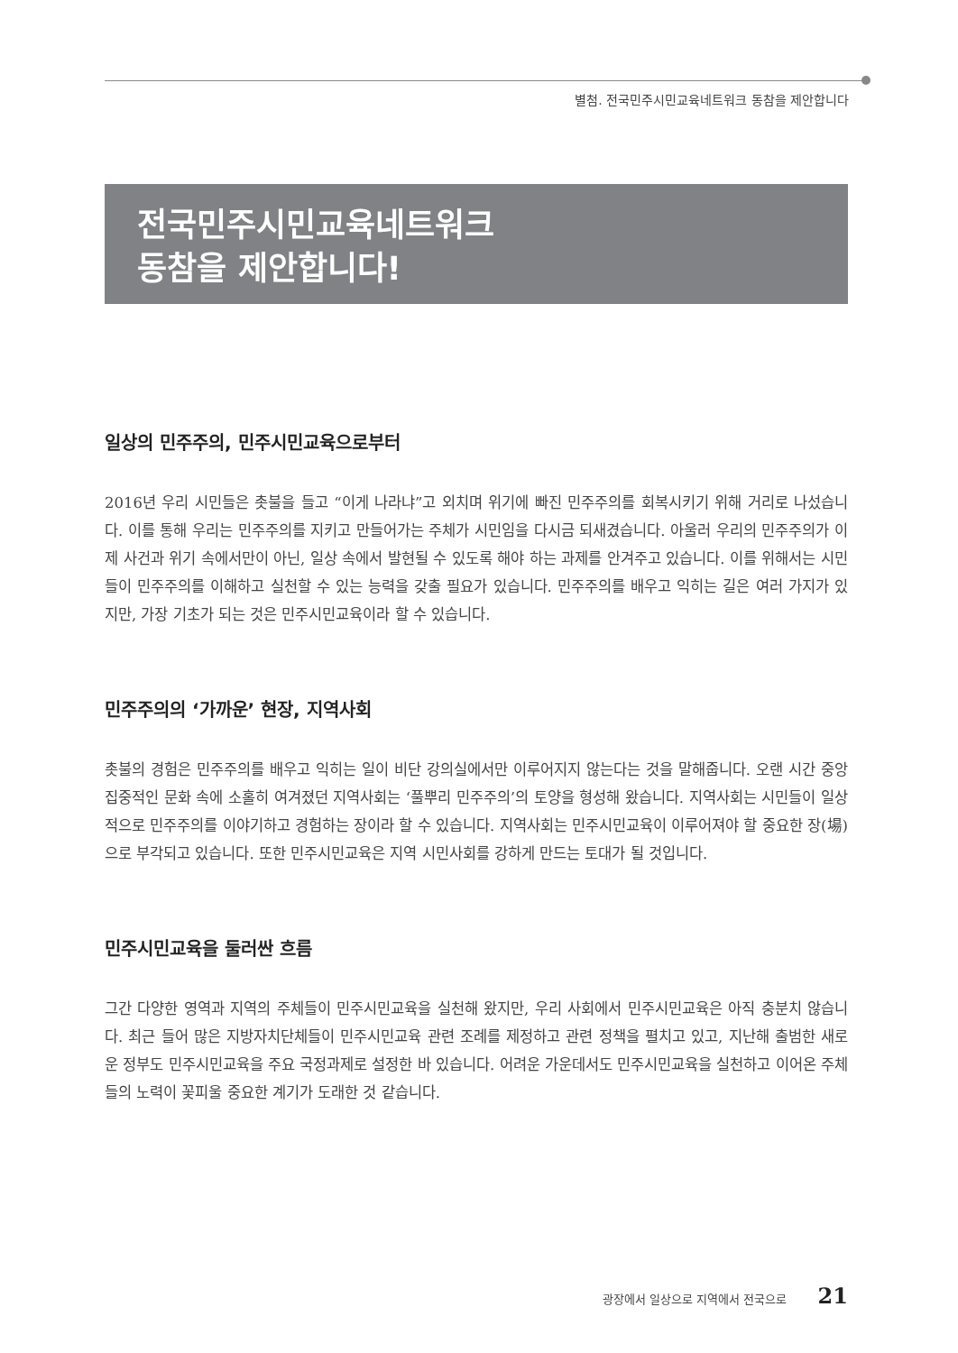별첨. 전국민주시민교육네트워크 동참을 제안합니다
전국민주시민교육네트워크
동참을 제안합니다!
일상의 민주주의, 민주시민교육으로부터
2016년 우리 시민들은 촛불을 들고 “이게 나라냐”고 외치며 위기에 빠진 민주주의를 회복시키기 위해 거리로 나섰습니다. 이를 통해 우리는 민주주의를 지키고 만들어가는 주체가 시민임을 다시금 되새겼습니다. 아울러 우리의 민주주의가 이제 사건과 위기 속에서만이 아닌, 일상 속에서 발현될 수 있도록 해야 하는 과제를 안겨주고 있습니다. 이를 위해서는 시민들이 민주주의를 이해하고 실천할 수 있는 능력을 갖출 필요가 있습니다. 민주주의를 배우고 익히는 길은 여러 가지가 있지만, 가장 기초가 되는 것은 민주시민교육이라 할 수 있습니다.
민주주의의 ‘가까운’ 현장, 지역사회
촛불의 경험은 민주주의를 배우고 익히는 일이 비단 강의실에서만 이루어지지 않는다는 것을 말해줍니다. 오랜 시간 중앙집중적인 문화 속에 소홀히 여겨졌던 지역사회는 ‘풀뿌리 민주주의’의 토양을 형성해 왔습니다. 지역사회는 시민들이 일상적으로 민주주의를 이야기하고 경험하는 장이라 할 수 있습니다. 지역사회는 민주시민교육이 이루어져야 할 중요한 장(場)으로 부각되고 있습니다. 또한 민주시민교육은 지역 시민사회를 강하게 만드는 토대가 될 것입니다.
민주시민교육을 둘러싼 흐름
그간 다양한 영역과 지역의 주체들이 민주시민교육을 실천해 왔지만, 우리 사회에서 민주시민교육은 아직 충분치 않습니다. 최근 들어 많은 지방자치단체들이 민주시민교육 관련 조례를 제정하고 관련 정책을 펼치고 있고, 지난해 출범한 새로운 정부도 민주시민교육을 주요 국정과제로 설정한 바 있습니다. 어려운 가운데서도 민주시민교육을 실천하고 이어온 주체들의 노력이 꽃피울 중요한 계기가 도래한 것 같습니다.
광장에서 일상으로 지역에서 전국으로 21